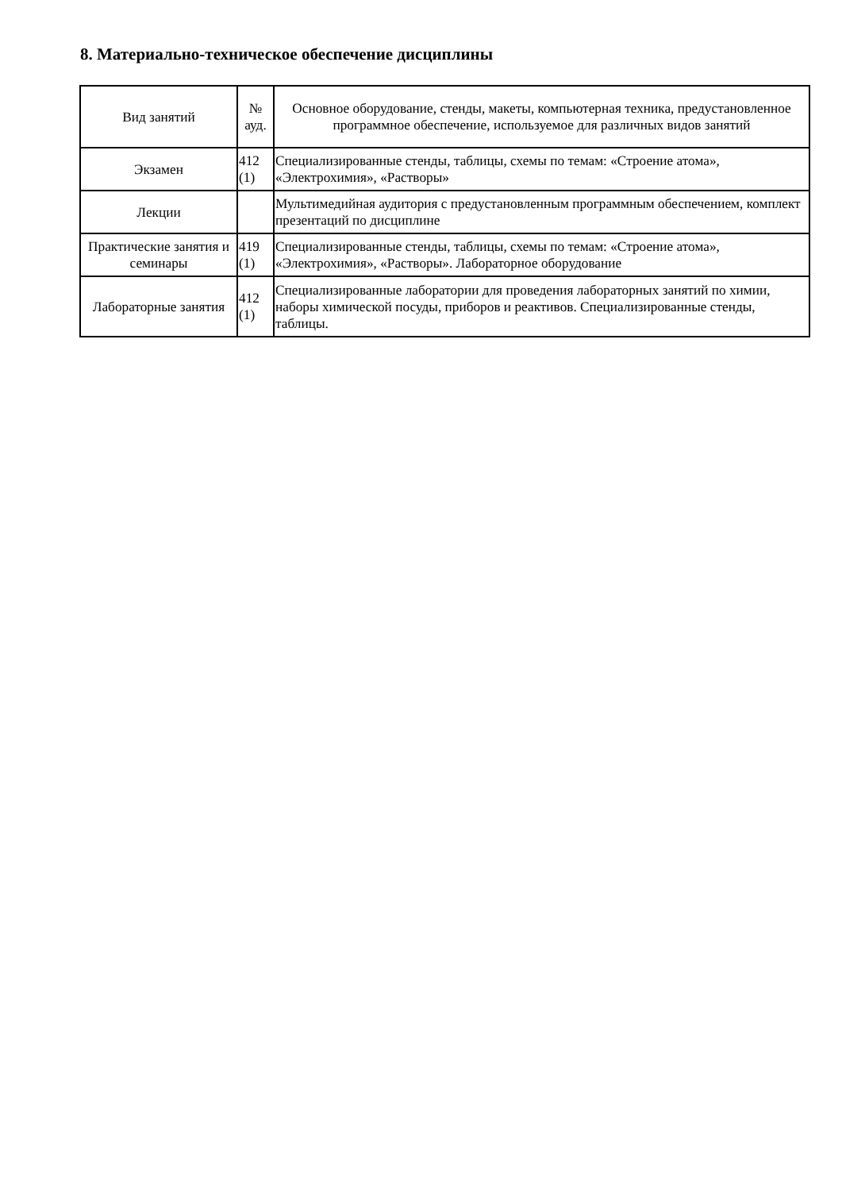8. Материально-техническое обеспечение дисциплины
| Вид занятий | № ауд. | Основное оборудование, стенды, макеты, компьютерная техника, предустановленное программное обеспечение, используемое для различных видов занятий |
| --- | --- | --- |
| Экзамен | 412 (1) | Специализированные стенды, таблицы, схемы по темам: «Строение атома», «Электрохимия», «Растворы» |
| Лекции | | Мультимедийная аудитория с предустановленным программным обеспечением, комплект презентаций по дисциплине |
| Практические занятия и семинары | 419 (1) | Специализированные стенды, таблицы, схемы по темам: «Строение атома», «Электрохимия», «Растворы». Лабораторное оборудование |
| Лабораторные занятия | 412 (1) | Специализированные лаборатории для проведения лабораторных занятий по химии, наборы химической посуды, приборов и реактивов. Специализированные стенды, таблицы. |